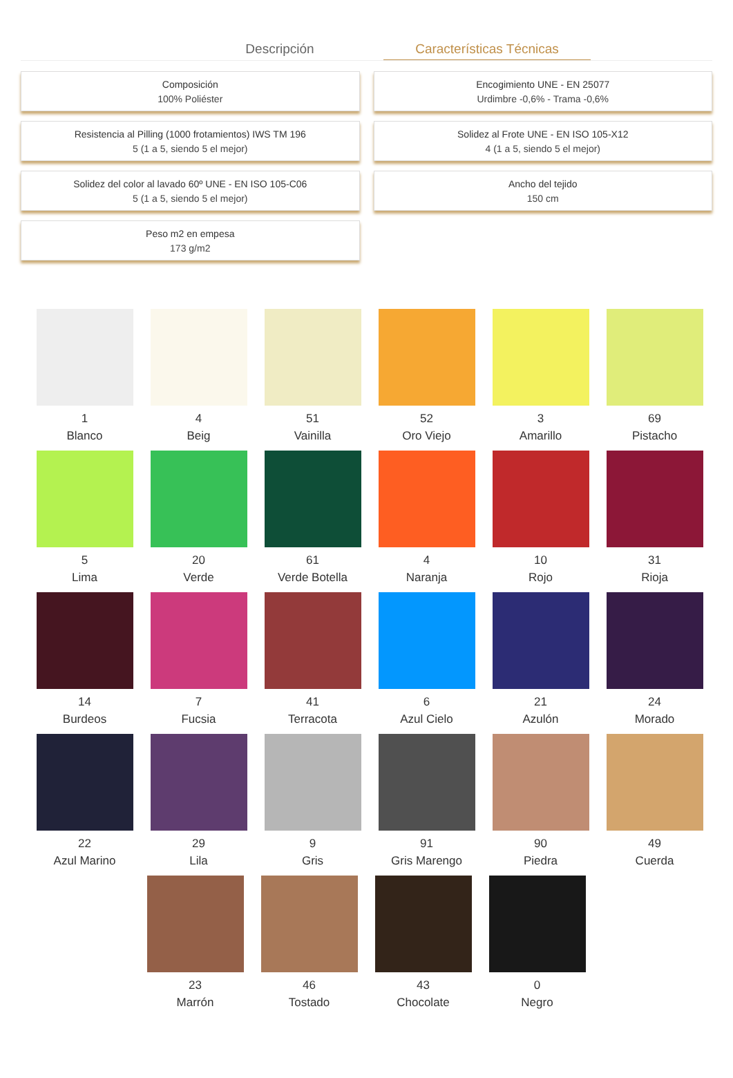Descripción Características Técnicas
Composición
100% Poliéster
Encogimiento UNE - EN 25077
Urdimbre -0,6% - Trama -0,6%
Resistencia al Pilling (1000 frotamientos) IWS TM 196
5 (1 a 5, siendo 5 el mejor)
Solidez al Frote UNE - EN ISO 105-X12
4 (1 a 5, siendo 5 el mejor)
Solidez del color al lavado 60º UNE - EN ISO 105-C06
5 (1 a 5, siendo 5 el mejor)
Ancho del tejido
150 cm
Peso m2 en empesa
173 g/m2
1
Blanco
4
Beig
51
Vainilla
52
Oro Viejo
3
Amarillo
69
Pistacho
5
Lima
20
Verde
61
Verde Botella
4
Naranja
10
Rojo
31
Rioja
14
Burdeos
7
Fucsia
41
Terracota
6
Azul Cielo
21
Azulón
24
Morado
22
Azul Marino
29
Lila
9
Gris
91
Gris Marengo
90
Piedra
49
Cuerda
23
Marrón
46
Tostado
43
Chocolate
0
Negro